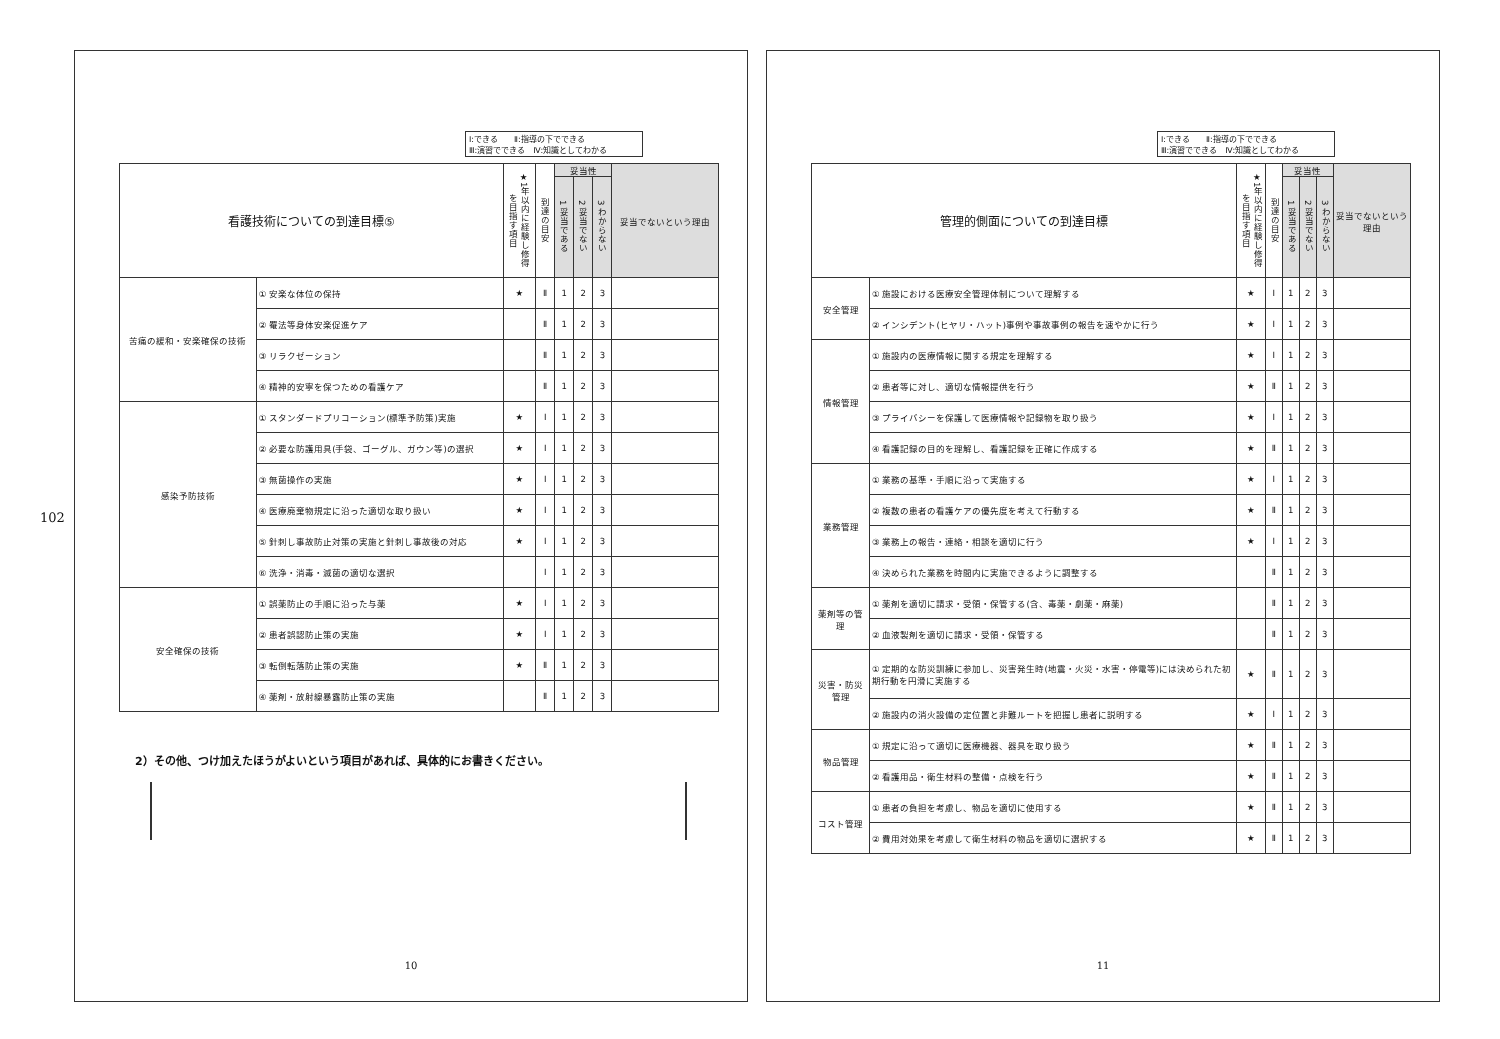102
Ⅰ:できる　　Ⅱ:指導の下でできる
Ⅲ:演習でできる　Ⅳ:知識としてわかる
| 看護技術についての到達目標⑤ | | ★1年以内に経験し修得を目指す項目 | 到達の目安 | 妥当性 | | | 妥当でないという理由 |
| --- | --- | --- | --- | --- | --- | --- | --- |
| | | | | 1 妥当である | 2 妥当でない | 3 わからない | |
| 苦痛の緩和・安楽確保の技術 | ① 安楽な体位の保持 | ★ | Ⅱ | 1 | 2 | 3 | |
| | ② 罨法等身体安楽促進ケア | | Ⅱ | 1 | 2 | 3 | |
| | ③ リラクゼーション | | Ⅱ | 1 | 2 | 3 | |
| | ④ 精神的安寧を保つための看護ケア | | Ⅱ | 1 | 2 | 3 | |
| 感染予防技術 | ① スタンダードプリコーション(標準予防策)実施 | ★ | Ⅰ | 1 | 2 | 3 | |
| | ② 必要な防護用具(手袋、ゴーグル、ガウン等)の選択 | ★ | Ⅰ | 1 | 2 | 3 | |
| | ③ 無菌操作の実施 | ★ | Ⅰ | 1 | 2 | 3 | |
| | ④ 医療廃棄物規定に沿った適切な取り扱い | ★ | Ⅰ | 1 | 2 | 3 | |
| | ⑤ 針刺し事故防止対策の実施と針刺し事故後の対応 | ★ | Ⅰ | 1 | 2 | 3 | |
| | ⑥ 洗浄・消毒・滅菌の適切な選択 | | Ⅰ | 1 | 2 | 3 | |
| 安全確保の技術 | ① 誤薬防止の手順に沿った与薬 | ★ | Ⅰ | 1 | 2 | 3 | |
| | ② 患者誤認防止策の実施 | ★ | Ⅰ | 1 | 2 | 3 | |
| | ③ 転倒転落防止策の実施 | ★ | Ⅱ | 1 | 2 | 3 | |
| | ④ 薬剤・放射線暴露防止策の実施 | | Ⅱ | 1 | 2 | 3 | |
2）その他、つけ加えたほうがよいという項目があれば、具体的にお書きください。
10
Ⅰ:できる　　Ⅱ:指導の下でできる
Ⅲ:演習でできる　Ⅳ:知識としてわかる
| 管理的側面についての到達目標 | | ★1年以内に経験し修得を目指す項目 | 到達の目安 | 妥当性 | | | 妥当でないという理由 |
| --- | --- | --- | --- | --- | --- | --- | --- |
| | | | | 1 妥当である | 2 妥当でない | 3 わからない | |
| 安全管理 | ① 施設における医療安全管理体制について理解する | ★ | Ⅰ | 1 | 2 | 3 | |
| | ② インシデント(ヒヤリ・ハット)事例や事故事例の報告を速やかに行う | ★ | Ⅰ | 1 | 2 | 3 | |
| 情報管理 | ① 施設内の医療情報に関する規定を理解する | ★ | Ⅰ | 1 | 2 | 3 | |
| | ② 患者等に対し、適切な情報提供を行う | ★ | Ⅱ | 1 | 2 | 3 | |
| | ③ プライバシーを保護して医療情報や記録物を取り扱う | ★ | Ⅰ | 1 | 2 | 3 | |
| | ④ 看護記録の目的を理解し、看護記録を正確に作成する | ★ | Ⅱ | 1 | 2 | 3 | |
| 業務管理 | ① 業務の基準・手順に沿って実施する | ★ | Ⅰ | 1 | 2 | 3 | |
| | ② 複数の患者の看護ケアの優先度を考えて行動する | ★ | Ⅱ | 1 | 2 | 3 | |
| | ③ 業務上の報告・連絡・相談を適切に行う | ★ | Ⅰ | 1 | 2 | 3 | |
| | ④ 決められた業務を時間内に実施できるように調整する | | Ⅱ | 1 | 2 | 3 | |
| 薬剤等の管理 | ① 薬剤を適切に請求・受領・保管する(含、毒薬・劇薬・麻薬) | | Ⅱ | 1 | 2 | 3 | |
| | ② 血液製剤を適切に請求・受領・保管する | | Ⅱ | 1 | 2 | 3 | |
| 災害・防災管理 | ① 定期的な防災訓練に参加し、災害発生時(地震・火災・水害・停電等)には決められた初期行動を円滑に実施する | ★ | Ⅱ | 1 | 2 | 3 | |
| | ② 施設内の消火設備の定位置と非難ルートを把握し患者に説明する | ★ | Ⅰ | 1 | 2 | 3 | |
| 物品管理 | ① 規定に沿って適切に医療機器、器具を取り扱う | ★ | Ⅱ | 1 | 2 | 3 | |
| | ② 看護用品・衛生材料の整備・点検を行う | ★ | Ⅱ | 1 | 2 | 3 | |
| コスト管理 | ① 患者の負担を考慮し、物品を適切に使用する | ★ | Ⅱ | 1 | 2 | 3 | |
| | ② 費用対効果を考慮して衛生材料の物品を適切に選択する | ★ | Ⅱ | 1 | 2 | 3 | |
11